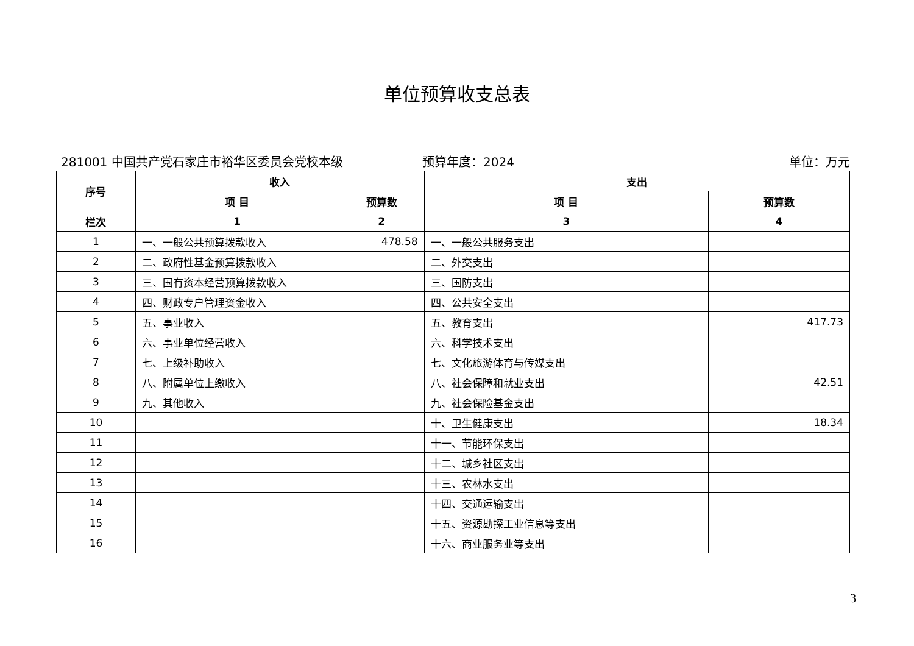单位预算收支总表
281001 中国共产党石家庄市裕华区委员会党校本级 预算年度：2024 单位：万元
| 序号 | 收入 | | 支出 | |
| --- | --- | --- | --- | --- |
| | 项 目 | 预算数 | 项 目 | 预算数 |
| 栏次 | 1 | 2 | 3 | 4 |
| 1 | 一、一般公共预算拨款收入 | 478.58 | 一、一般公共服务支出 | |
| 2 | 二、政府性基金预算拨款收入 | | 二、外交支出 | |
| 3 | 三、国有资本经营预算拨款收入 | | 三、国防支出 | |
| 4 | 四、财政专户管理资金收入 | | 四、公共安全支出 | |
| 5 | 五、事业收入 | | 五、教育支出 | 417.73 |
| 6 | 六、事业单位经营收入 | | 六、科学技术支出 | |
| 7 | 七、上级补助收入 | | 七、文化旅游体育与传媒支出 | |
| 8 | 八、附属单位上缴收入 | | 八、社会保障和就业支出 | 42.51 |
| 9 | 九、其他收入 | | 九、社会保险基金支出 | |
| 10 | | | 十、卫生健康支出 | 18.34 |
| 11 | | | 十一、节能环保支出 | |
| 12 | | | 十二、城乡社区支出 | |
| 13 | | | 十三、农林水支出 | |
| 14 | | | 十四、交通运输支出 | |
| 15 | | | 十五、资源勘探工业信息等支出 | |
| 16 | | | 十六、商业服务业等支出 | |
3